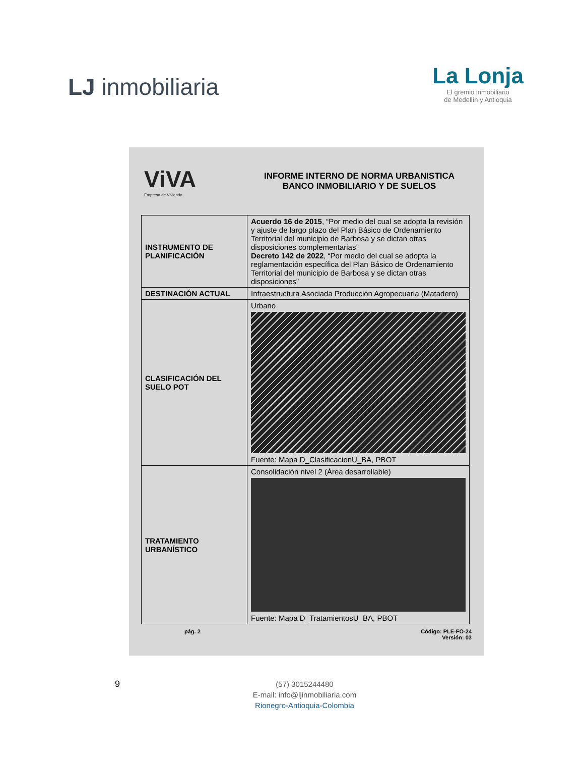LJ inmobiliaria
La Lonja
El gremio inmobiliario
de Medellín y Antioquia
ViVA
Empresa de Vivienda
INFORME INTERNO DE NORMA URBANISTICA
BANCO INMOBILIARIO Y DE SUELOS
| INSTRUMENTO DE PLANIFICACIÓN | Acuerdo 16 de 2015 , “Por medio del cual se adopta la revisión y ajuste de largo plazo del Plan Básico de Ordenamiento Territorial del municipio de Barbosa y se dictan otras disposiciones complementarias” Decreto 142 de 2022 , “Por medio del cual se adopta la reglamentación específica del Plan Básico de Ordenamiento Territorial del municipio de Barbosa y se dictan otras disposiciones” |
| DESTINACIÓN ACTUAL | Infraestructura Asociada Producción Agropecuaria (Matadero) |
| CLASIFICACIÓN DEL SUELO POT | Urbano Fuente: Mapa D_ClasificacionU_BA, PBOT |
| TRATAMIENTO URBANÍSTICO | Consolidación nivel 2 (Área desarrollable) Fuente: Mapa D_TratamientosU_BA, PBOT |
pág. 2 Código: PLE-FO-24
Versión: 03
9
(57) 3015244480
E-mail: info@ljinmobiliaria.com
Rionegro-Antioquia-Colombia